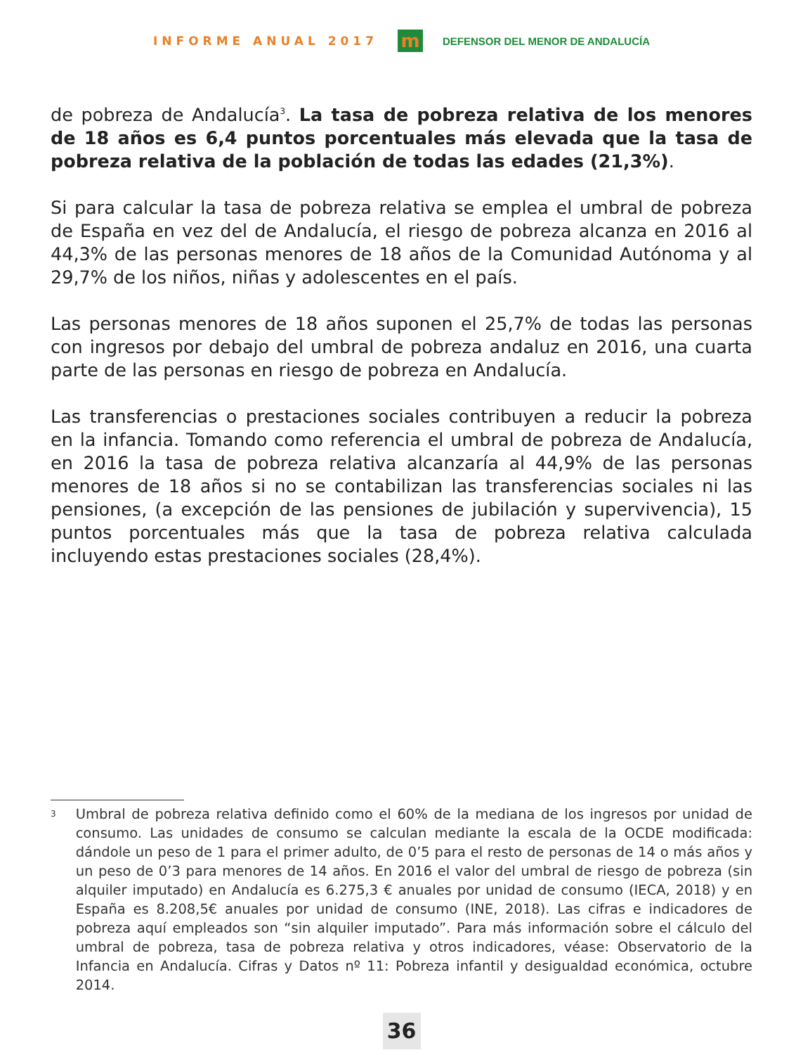INFORME ANUAL 2017
m
DEFENSOR DEL MENOR DE ANDALUCÍA
de pobreza de Andalucía<sup>3</sup>. La tasa de pobreza relativa de los menores de 18 años es 6,4 puntos porcentuales más elevada que la tasa de pobreza relativa de la población de todas las edades (21,3%).
Si para calcular la tasa de pobreza relativa se emplea el umbral de pobreza de España en vez del de Andalucía, el riesgo de pobreza alcanza en 2016 al 44,3% de las personas menores de 18 años de la Comunidad Autónoma y al 29,7% de los niños, niñas y adolescentes en el país.
Las personas menores de 18 años suponen el 25,7% de todas las personas con ingresos por debajo del umbral de pobreza andaluz en 2016, una cuarta parte de las personas en riesgo de pobreza en Andalucía.
Las transferencias o prestaciones sociales contribuyen a reducir la pobreza en la infancia. Tomando como referencia el umbral de pobreza de Andalucía, en 2016 la tasa de pobreza relativa alcanzaría al 44,9% de las personas menores de 18 años si no se contabilizan las transferencias sociales ni las pensiones, (a excepción de las pensiones de jubilación y supervivencia), 15 puntos porcentuales más que la tasa de pobreza relativa calculada incluyendo estas prestaciones sociales (28,4%).
<sup>3</sup>
Umbral de pobreza relativa definido como el 60% de la mediana de los ingresos por unidad de consumo. Las unidades de consumo se calculan mediante la escala de la OCDE modificada: dándole un peso de 1 para el primer adulto, de 0’5 para el resto de personas de 14 o más años y un peso de 0’3 para menores de 14 años. En 2016 el valor del umbral de riesgo de pobreza (sin alquiler imputado) en Andalucía es 6.275,3 € anuales por unidad de consumo (IECA, 2018) y en España es 8.208,5€ anuales por unidad de consumo (INE, 2018). Las cifras e indicadores de pobreza aquí empleados son “sin alquiler imputado”. Para más información sobre el cálculo del umbral de pobreza, tasa de pobreza relativa y otros indicadores, véase: Observatorio de la Infancia en Andalucía. Cifras y Datos nº 11: Pobreza infantil y desigualdad económica, octubre 2014.
36